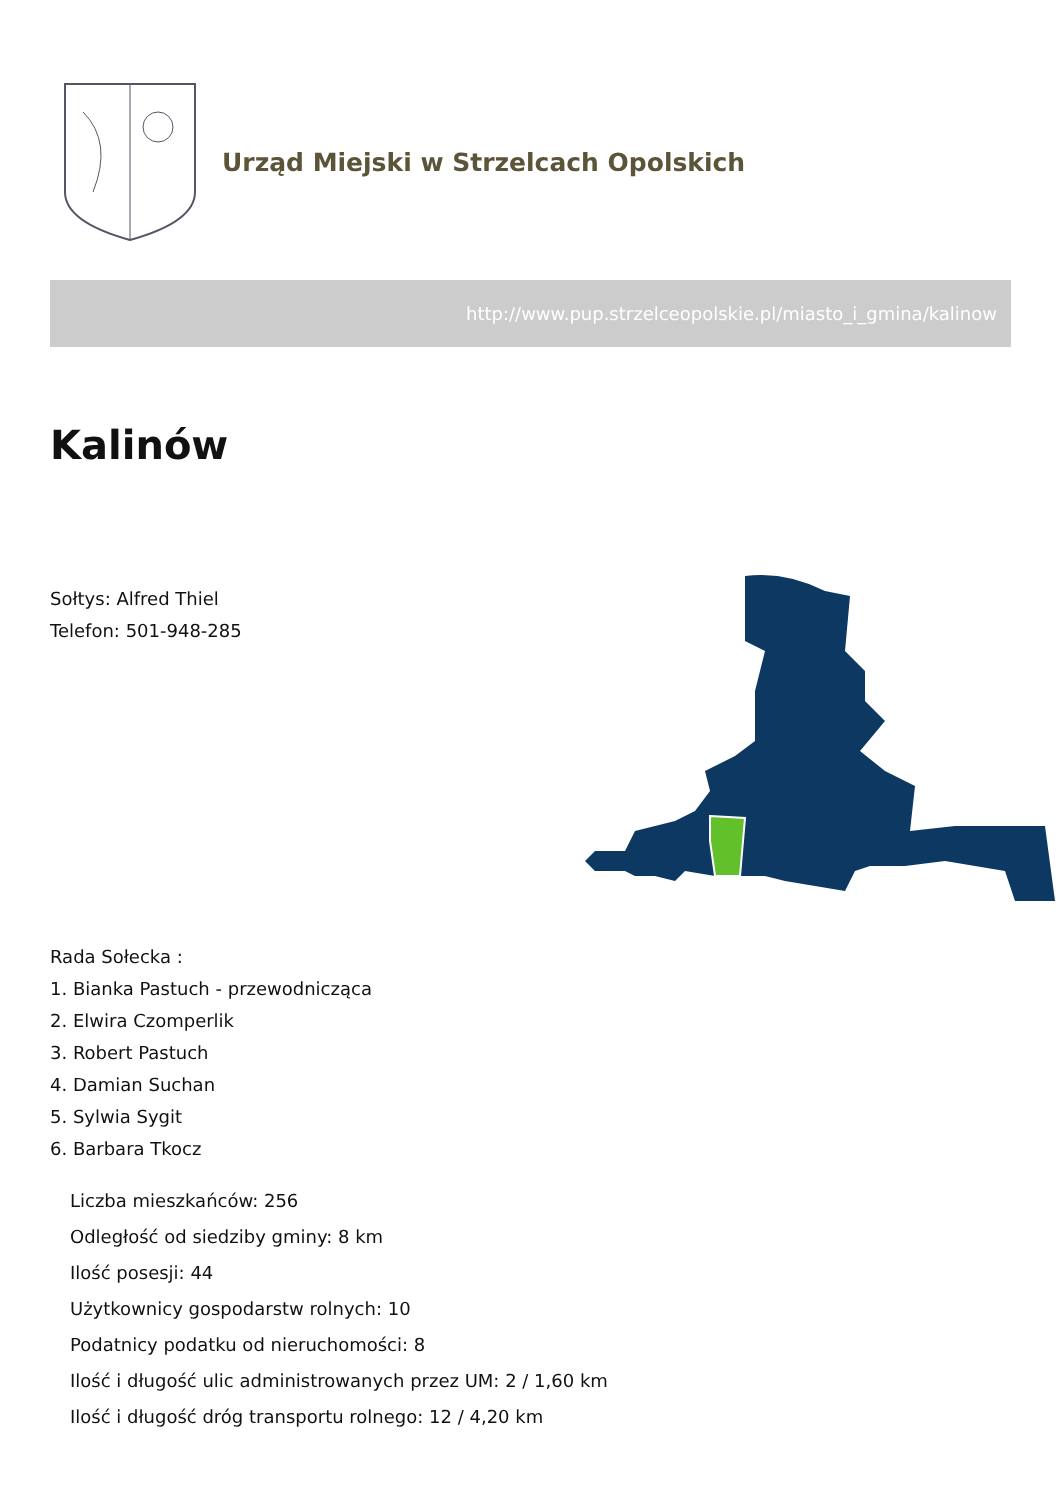Urząd Miejski w Strzelcach Opolskich
http://www.pup.strzelceopolskie.pl/miasto_i_gmina/kalinow
Kalinów
Sołtys: Alfred Thiel
Telefon: 501-948-285
Rada Sołecka :
1. Bianka Pastuch - przewodnicząca
2. Elwira Czomperlik
3. Robert Pastuch
4. Damian Suchan
5. Sylwia Sygit
6. Barbara Tkocz
Liczba mieszkańców: 256
Odległość od siedziby gminy: 8 km
Ilość posesji: 44
Użytkownicy gospodarstw rolnych: 10
Podatnicy podatku od nieruchomości: 8
Ilość i długość ulic administrowanych przez UM: 2 / 1,60 km
Ilość i długość dróg transportu rolnego: 12 / 4,20 km